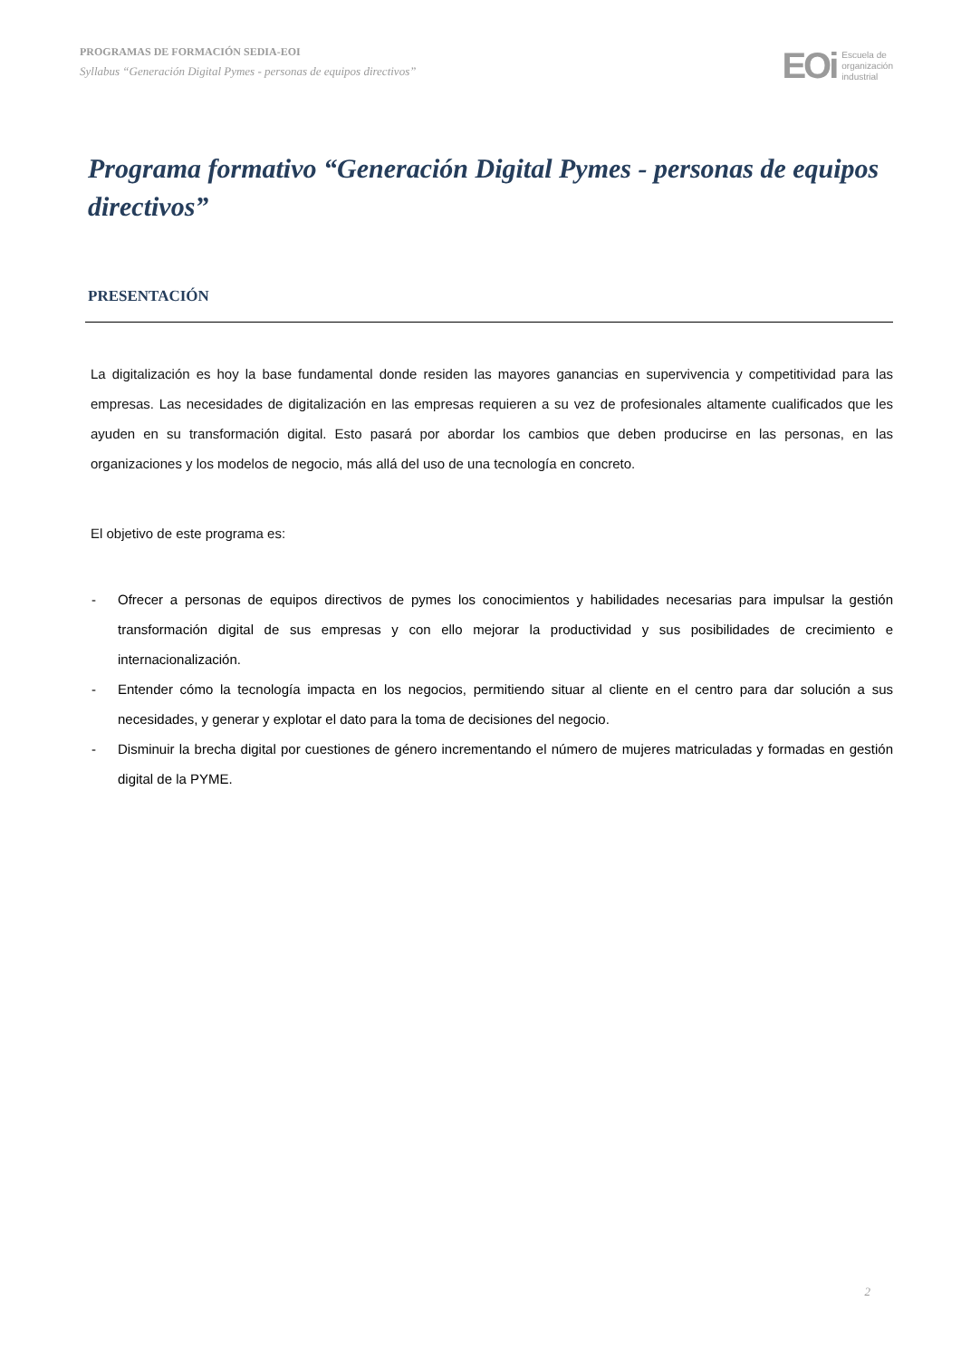PROGRAMAS DE FORMACIÓN SEDIA-EOI
Syllabus “Generación Digital Pymes - personas de equipos directivos”
EOi Escuela de
organización
industrial
Programa formativo “Generación Digital Pymes - personas de equipos directivos”
PRESENTACIÓN
La digitalización es hoy la base fundamental donde residen las mayores ganancias en supervivencia y competitividad para las empresas. Las necesidades de digitalización en las empresas requieren a su vez de profesionales altamente cualificados que les ayuden en su transformación digital. Esto pasará por abordar los cambios que deben producirse en las personas, en las organizaciones y los modelos de negocio, más allá del uso de una tecnología en concreto.
El objetivo de este programa es:
- Ofrecer a personas de equipos directivos de pymes los conocimientos y habilidades necesarias para impulsar la gestión transformación digital de sus empresas y con ello mejorar la productividad y sus posibilidades de crecimiento e internacionalización.
- Entender cómo la tecnología impacta en los negocios, permitiendo situar al cliente en el centro para dar solución a sus necesidades, y generar y explotar el dato para la toma de decisiones del negocio.
- Disminuir la brecha digital por cuestiones de género incrementando el número de mujeres matriculadas y formadas en gestión digital de la PYME.
2